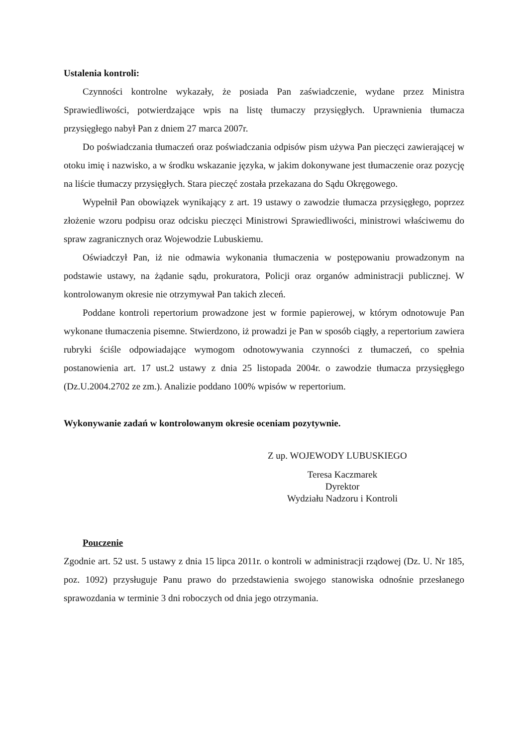Ustalenia kontroli:
Czynności kontrolne wykazały, że posiada Pan zaświadczenie, wydane przez Ministra Sprawiedliwości, potwierdzające wpis na listę tłumaczy przysięgłych. Uprawnienia tłumacza przysięgłego nabył Pan z dniem 27 marca 2007r.
Do poświadczania tłumaczeń oraz poświadczania odpisów pism używa Pan pieczęci zawierającej w otoku imię i nazwisko, a w środku wskazanie języka, w jakim dokonywane jest tłumaczenie oraz pozycję na liście tłumaczy przysięgłych. Stara pieczęć została przekazana do Sądu Okręgowego.
Wypełnił Pan obowiązek wynikający z art. 19 ustawy o zawodzie tłumacza przysięgłego, poprzez złożenie wzoru podpisu oraz odcisku pieczęci Ministrowi Sprawiedliwości, ministrowi właściwemu do spraw zagranicznych oraz Wojewodzie Lubuskiemu.
Oświadczył Pan, iż nie odmawia wykonania tłumaczenia w postępowaniu prowadzonym na podstawie ustawy, na żądanie sądu, prokuratora, Policji oraz organów administracji publicznej. W kontrolowanym okresie nie otrzymywał Pan takich zleceń.
Poddane kontroli repertorium prowadzone jest w formie papierowej, w którym odnotowuje Pan wykonane tłumaczenia pisemne. Stwierdzono, iż prowadzi je Pan w sposób ciągły, a repertorium zawiera rubryki ściśle odpowiadające wymogom odnotowywania czynności z tłumaczeń, co spełnia postanowienia art. 17 ust.2 ustawy z dnia 25 listopada 2004r. o zawodzie tłumacza przysięgłego (Dz.U.2004.2702 ze zm.). Analizie poddano 100% wpisów w repertorium.
Wykonywanie zadań w kontrolowanym okresie oceniam pozytywnie.
Z up. WOJEWODY LUBUSKIEGO
Teresa Kaczmarek
Dyrektor
Wydziału Nadzoru i Kontroli
Pouczenie
Zgodnie art. 52 ust. 5 ustawy z dnia 15 lipca 2011r. o kontroli w administracji rządowej (Dz. U. Nr 185, poz. 1092) przysługuje Panu prawo do przedstawienia swojego stanowiska odnośnie przesłanego sprawozdania w terminie 3 dni roboczych od dnia jego otrzymania.